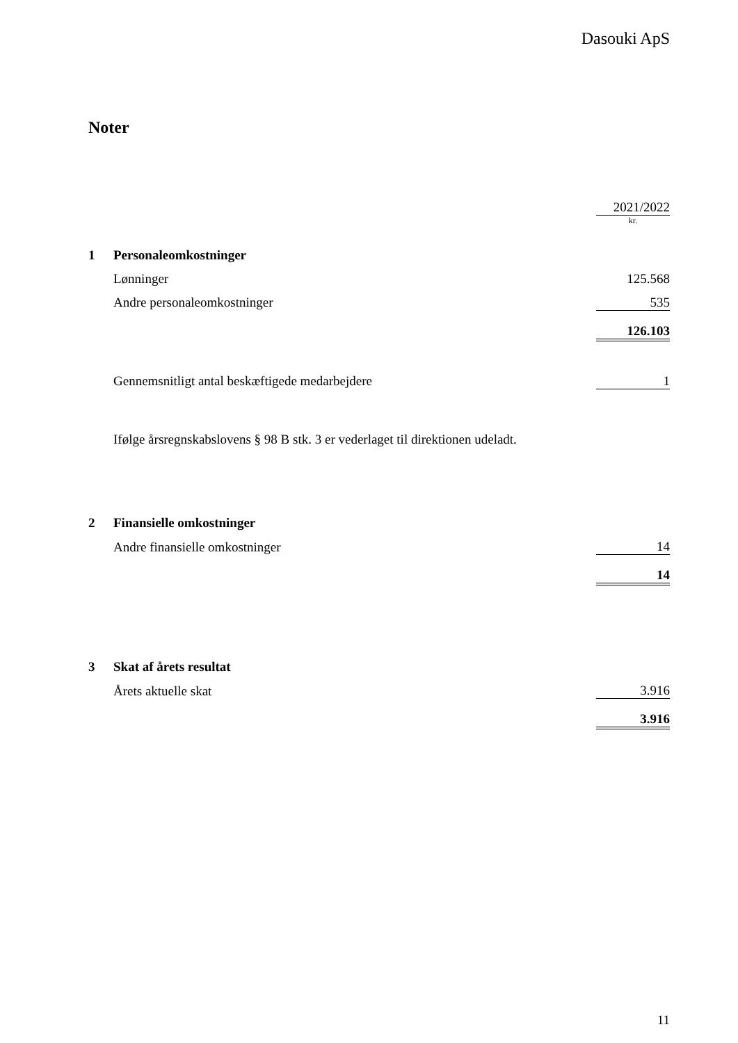Dasouki ApS
Noter
| | | 2021/2022 |
| | | kr. |
| 1 | Personaleomkostninger | |
| | Lønninger | 125.568 |
| | Andre personaleomkostninger | 535 |
| | | 126.103 |
| | Gennemsnitligt antal beskæftigede medarbejdere | 1 |
| | Ifølge årsregnskabslovens § 98 B stk. 3 er vederlaget til direktionen udeladt. | |
| 2 | Finansielle omkostninger | |
| | Andre finansielle omkostninger | 14 |
| | | 14 |
| 3 | Skat af årets resultat | |
| | Årets aktuelle skat | 3.916 |
| | | 3.916 |
11